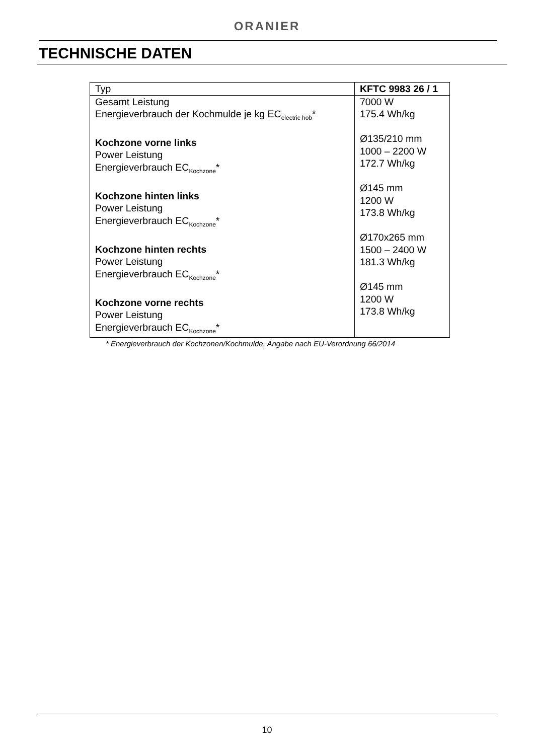ORANIER
TECHNISCHE DATEN
| Typ | KFTC 9983 26 / 1 |
| Gesamt Leistung Energieverbrauch der Kochmulde je kg EC<sub>electric hob</sub>* Kochzone vorne links Power Leistung Energieverbrauch EC<sub>Kochzone</sub>* Kochzone hinten links Power Leistung Energieverbrauch EC<sub>Kochzone</sub>* Kochzone hinten rechts Power Leistung Energieverbrauch EC<sub>Kochzone</sub>* Kochzone vorne rechts Power Leistung Energieverbrauch EC<sub>Kochzone</sub>* | 7000 W 175.4 Wh/kg Ø135/210 mm 1000 – 2200 W 172.7 Wh/kg Ø145 mm 1200 W 173.8 Wh/kg Ø170x265 mm 1500 – 2400 W 181.3 Wh/kg Ø145 mm 1200 W 173.8 Wh/kg |
* Energieverbrauch der Kochzonen/Kochmulde, Angabe nach EU-Verordnung 66/2014
10